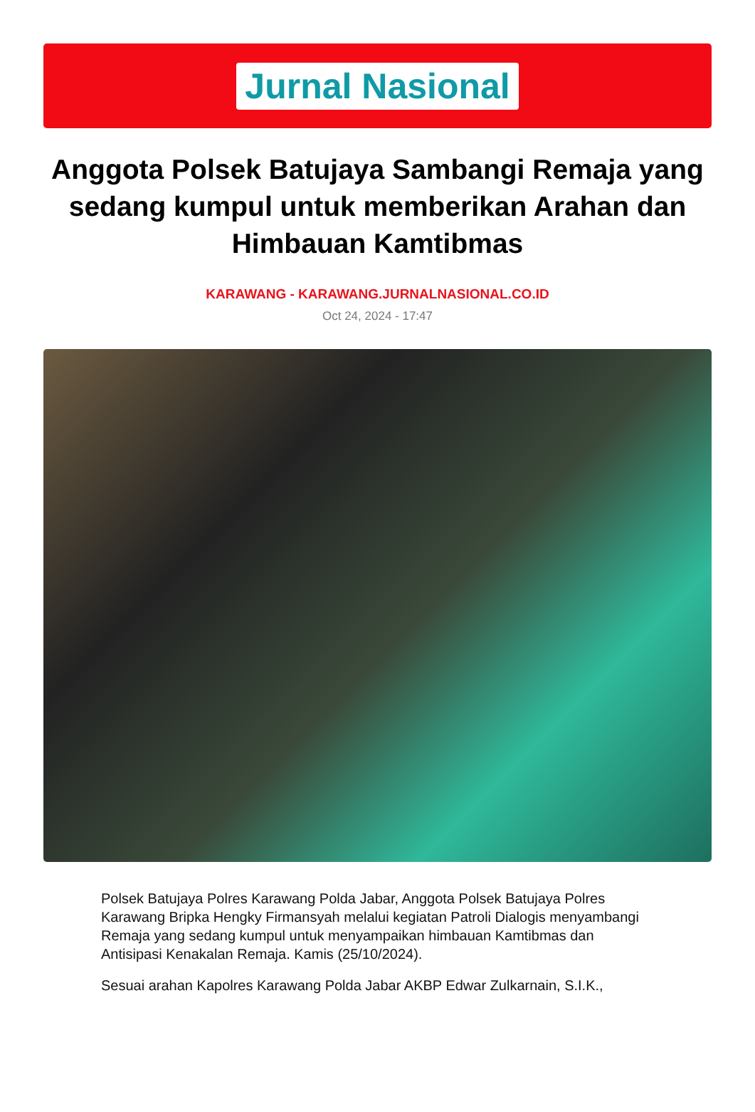Jurnal Nasional
Anggota Polsek Batujaya Sambangi Remaja yang sedang kumpul untuk memberikan Arahan dan Himbauan Kamtibmas
KARAWANG - KARAWANG.JURNALNASIONAL.CO.ID
Oct 24, 2024 - 17:47
Polsek Batujaya Polres Karawang Polda Jabar, Anggota Polsek Batujaya Polres Karawang Bripka Hengky Firmansyah melalui kegiatan Patroli Dialogis menyambangi Remaja yang sedang kumpul untuk menyampaikan himbauan Kamtibmas dan Antisipasi Kenakalan Remaja. Kamis (25/10/2024).
Sesuai arahan Kapolres Karawang Polda Jabar AKBP Edwar Zulkarnain, S.I.K.,